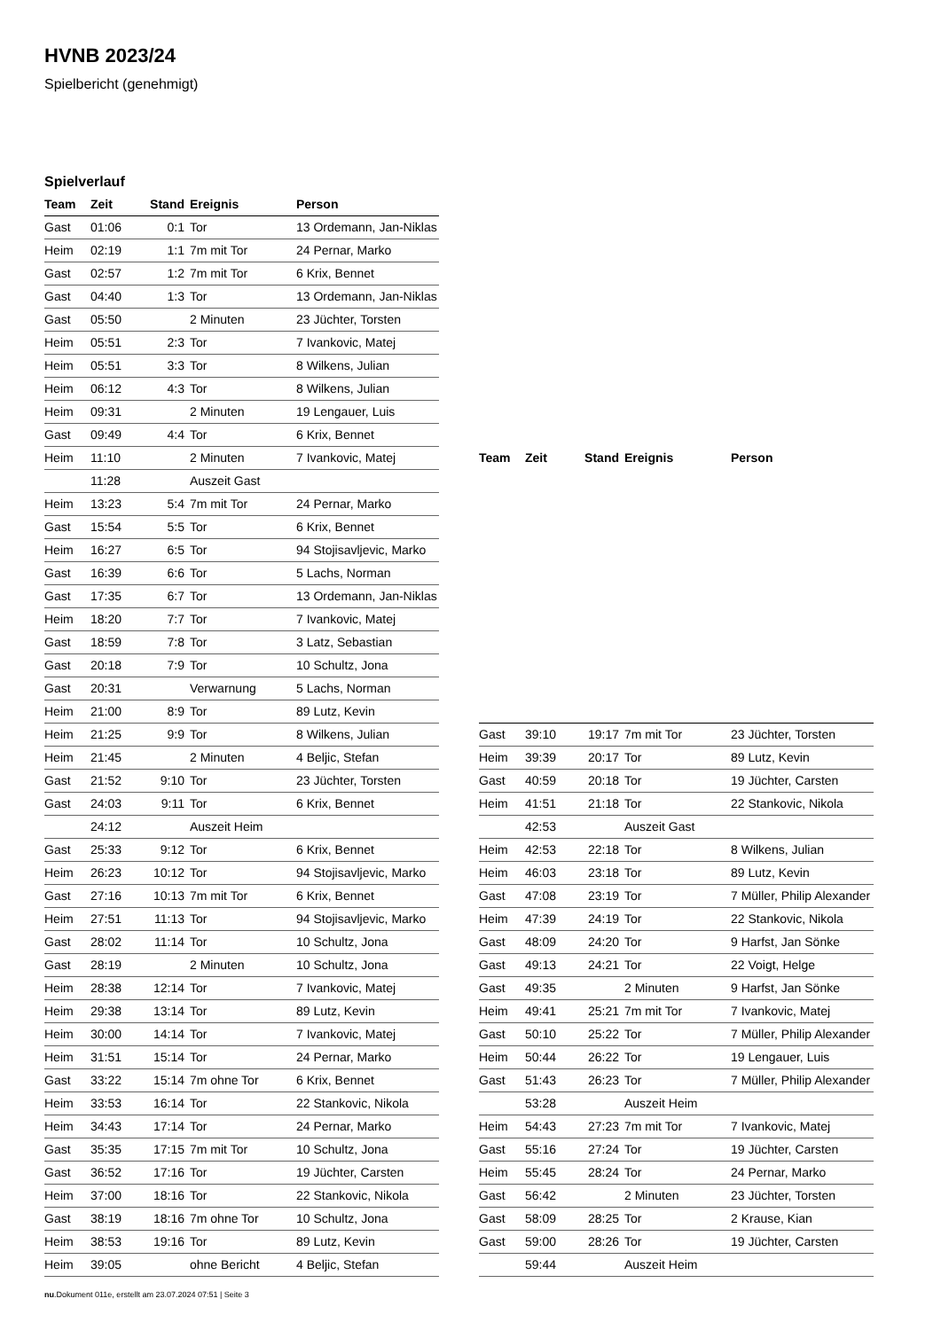HVNB 2023/24
Spielbericht (genehmigt)
Spielverlauf
| Team | Zeit | Stand | Ereignis | Person |
| --- | --- | --- | --- | --- |
| Gast | 01:06 | 0:1 | Tor | 13 Ordemann, Jan-Niklas |
| Heim | 02:19 | 1:1 | 7m mit Tor | 24 Pernar, Marko |
| Gast | 02:57 | 1:2 | 7m mit Tor | 6 Krix, Bennet |
| Gast | 04:40 | 1:3 | Tor | 13 Ordemann, Jan-Niklas |
| Gast | 05:50 | | 2 Minuten | 23 Jüchter, Torsten |
| Heim | 05:51 | 2:3 | Tor | 7 Ivankovic, Matej |
| Heim | 05:51 | 3:3 | Tor | 8 Wilkens, Julian |
| Heim | 06:12 | 4:3 | Tor | 8 Wilkens, Julian |
| Heim | 09:31 | | 2 Minuten | 19 Lengauer, Luis |
| Gast | 09:49 | 4:4 | Tor | 6 Krix, Bennet |
| Heim | 11:10 | | 2 Minuten | 7 Ivankovic, Matej |
| | 11:28 | | Auszeit Gast | |
| Heim | 13:23 | 5:4 | 7m mit Tor | 24 Pernar, Marko |
| Gast | 15:54 | 5:5 | Tor | 6 Krix, Bennet |
| Heim | 16:27 | 6:5 | Tor | 94 Stojisavljevic, Marko |
| Gast | 16:39 | 6:6 | Tor | 5 Lachs, Norman |
| Gast | 17:35 | 6:7 | Tor | 13 Ordemann, Jan-Niklas |
| Heim | 18:20 | 7:7 | Tor | 7 Ivankovic, Matej |
| Gast | 18:59 | 7:8 | Tor | 3 Latz, Sebastian |
| Gast | 20:18 | 7:9 | Tor | 10 Schultz, Jona |
| Gast | 20:31 | | Verwarnung | 5 Lachs, Norman |
| Heim | 21:00 | 8:9 | Tor | 89 Lutz, Kevin |
| Heim | 21:25 | 9:9 | Tor | 8 Wilkens, Julian |
| Heim | 21:45 | | 2 Minuten | 4 Beljic, Stefan |
| Gast | 21:52 | 9:10 | Tor | 23 Jüchter, Torsten |
| Gast | 24:03 | 9:11 | Tor | 6 Krix, Bennet |
| | 24:12 | | Auszeit Heim | |
| Gast | 25:33 | 9:12 | Tor | 6 Krix, Bennet |
| Heim | 26:23 | 10:12 | Tor | 94 Stojisavljevic, Marko |
| Gast | 27:16 | 10:13 | 7m mit Tor | 6 Krix, Bennet |
| Heim | 27:51 | 11:13 | Tor | 94 Stojisavljevic, Marko |
| Gast | 28:02 | 11:14 | Tor | 10 Schultz, Jona |
| Gast | 28:19 | | 2 Minuten | 10 Schultz, Jona |
| Heim | 28:38 | 12:14 | Tor | 7 Ivankovic, Matej |
| Heim | 29:38 | 13:14 | Tor | 89 Lutz, Kevin |
| Heim | 30:00 | 14:14 | Tor | 7 Ivankovic, Matej |
| Heim | 31:51 | 15:14 | Tor | 24 Pernar, Marko |
| Gast | 33:22 | 15:14 | 7m ohne Tor | 6 Krix, Bennet |
| Heim | 33:53 | 16:14 | Tor | 22 Stankovic, Nikola |
| Heim | 34:43 | 17:14 | Tor | 24 Pernar, Marko |
| Gast | 35:35 | 17:15 | 7m mit Tor | 10 Schultz, Jona |
| Gast | 36:52 | 17:16 | Tor | 19 Jüchter, Carsten |
| Heim | 37:00 | 18:16 | Tor | 22 Stankovic, Nikola |
| Gast | 38:19 | 18:16 | 7m ohne Tor | 10 Schultz, Jona |
| Heim | 38:53 | 19:16 | Tor | 89 Lutz, Kevin |
| Heim | 39:05 | | ohne Bericht | 4 Beljic, Stefan |
| Team | Zeit | Stand | Ereignis | Person |
| --- | --- | --- | --- | --- |
| Gast | 39:10 | 19:17 | 7m mit Tor | 23 Jüchter, Torsten |
| Heim | 39:39 | 20:17 | Tor | 89 Lutz, Kevin |
| Gast | 40:59 | 20:18 | Tor | 19 Jüchter, Carsten |
| Heim | 41:51 | 21:18 | Tor | 22 Stankovic, Nikola |
| | 42:53 | | Auszeit Gast | |
| Heim | 42:53 | 22:18 | Tor | 8 Wilkens, Julian |
| Heim | 46:03 | 23:18 | Tor | 89 Lutz, Kevin |
| Gast | 47:08 | 23:19 | Tor | 7 Müller, Philip Alexander |
| Heim | 47:39 | 24:19 | Tor | 22 Stankovic, Nikola |
| Gast | 48:09 | 24:20 | Tor | 9 Harfst, Jan Sönke |
| Gast | 49:13 | 24:21 | Tor | 22 Voigt, Helge |
| Gast | 49:35 | | 2 Minuten | 9 Harfst, Jan Sönke |
| Heim | 49:41 | 25:21 | 7m mit Tor | 7 Ivankovic, Matej |
| Gast | 50:10 | 25:22 | Tor | 7 Müller, Philip Alexander |
| Heim | 50:44 | 26:22 | Tor | 19 Lengauer, Luis |
| Gast | 51:43 | 26:23 | Tor | 7 Müller, Philip Alexander |
| | 53:28 | | Auszeit Heim | |
| Heim | 54:43 | 27:23 | 7m mit Tor | 7 Ivankovic, Matej |
| Gast | 55:16 | 27:24 | Tor | 19 Jüchter, Carsten |
| Heim | 55:45 | 28:24 | Tor | 24 Pernar, Marko |
| Gast | 56:42 | | 2 Minuten | 23 Jüchter, Torsten |
| Gast | 58:09 | 28:25 | Tor | 2 Krause, Kian |
| Gast | 59:00 | 28:26 | Tor | 19 Jüchter, Carsten |
| | 59:44 | | Auszeit Heim | |
nu.Dokument 011e, erstellt am 23.07.2024 07:51 | Seite 3